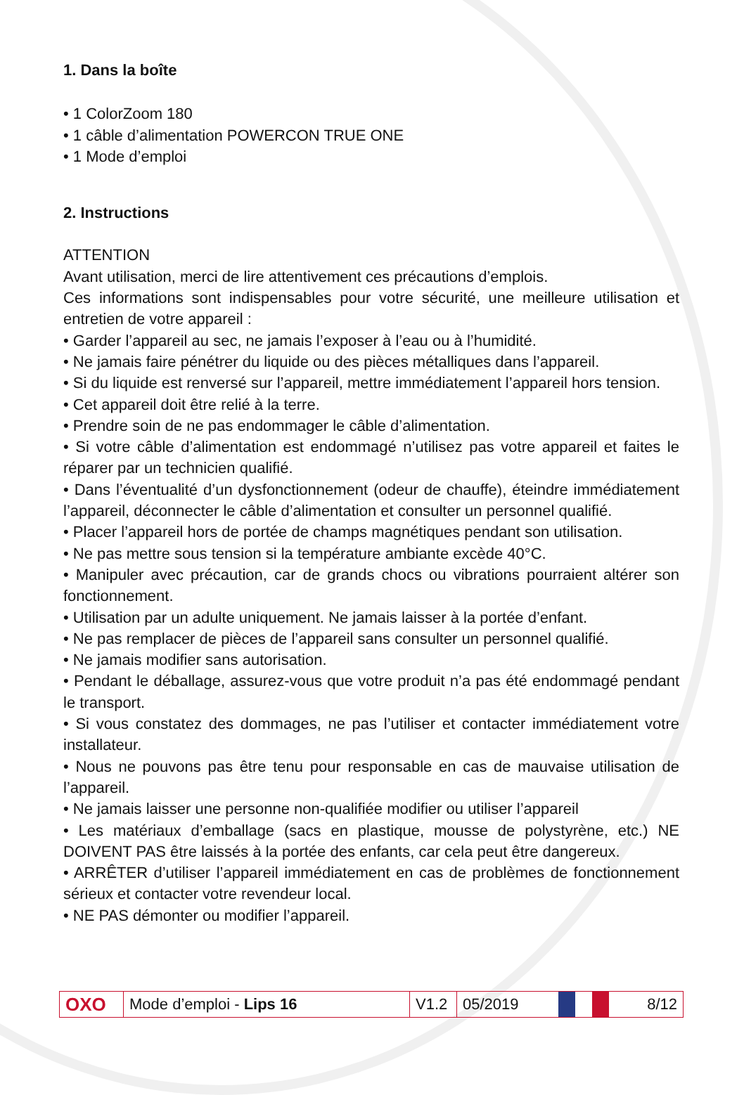1. Dans la boîte
• 1 ColorZoom 180
• 1 câble d’alimentation POWERCON TRUE ONE
• 1 Mode d’emploi
2. Instructions
ATTENTION
Avant utilisation, merci de lire attentivement ces précautions d’emplois.
Ces informations sont indispensables pour votre sécurité, une meilleure utilisation et entretien de votre appareil :
• Garder l’appareil au sec, ne jamais l’exposer à l’eau ou à l’humidité.
• Ne jamais faire pénétrer du liquide ou des pièces métalliques dans l’appareil.
• Si du liquide est renversé sur l’appareil, mettre immédiatement l’appareil hors tension.
• Cet appareil doit être relié à la terre.
• Prendre soin de ne pas endommager le câble d’alimentation.
• Si votre câble d’alimentation est endommagé n’utilisez pas votre appareil et faites le réparer par un technicien qualifié.
• Dans l’éventualité d’un dysfonctionnement (odeur de chauffe), éteindre immédiatement l’appareil, déconnecter le câble d’alimentation et consulter un personnel qualifié.
• Placer l’appareil hors de portée de champs magnétiques pendant son utilisation.
• Ne pas mettre sous tension si la température ambiante excède 40°C.
• Manipuler avec précaution, car de grands chocs ou vibrations pourraient altérer son fonctionnement.
• Utilisation par un adulte uniquement. Ne jamais laisser à la portée d’enfant.
• Ne pas remplacer de pièces de l’appareil sans consulter un personnel qualifié.
• Ne jamais modifier sans autorisation.
• Pendant le déballage, assurez-vous que votre produit n’a pas été endommagé pendant le transport.
• Si vous constatez des dommages, ne pas l’utiliser et contacter immédiatement votre installateur.
• Nous ne pouvons pas être tenu pour responsable en cas de mauvaise utilisation de l’appareil.
• Ne jamais laisser une personne non-qualifiée modifier ou utiliser l’appareil
• Les matériaux d’emballage (sacs en plastique, mousse de polystyrène, etc.) NE DOIVENT PAS être laissés à la portée des enfants, car cela peut être dangereux.
• ARRÊTER d’utiliser l’appareil immédiatement en cas de problèmes de fonctionnement sérieux et contacter votre revendeur local.
• NE PAS démonter ou modifier l’appareil.
OXO
Mode d’emploi - Lips 16
V1.2
05/2019 8/12